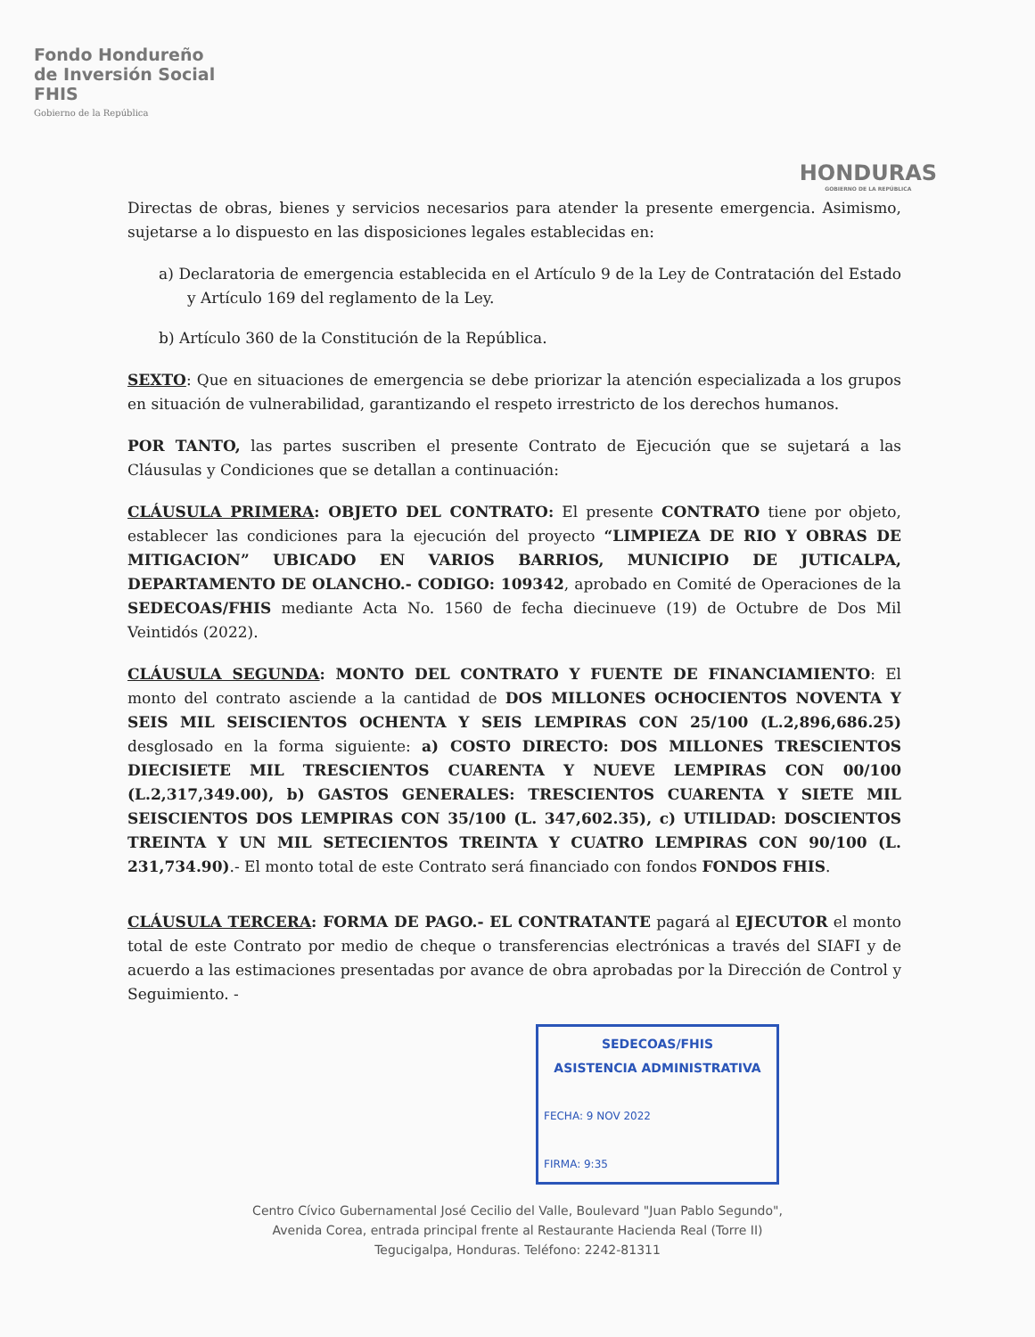Fondo Hondureño
de Inversión Social
FHIS
Gobierno de la República
HONDURAS
GOBIERNO DE LA REPÚBLICA
Directas de obras, bienes y servicios necesarios para atender la presente emergencia. Asimismo, sujetarse a lo dispuesto en las disposiciones legales establecidas en:
a) Declaratoria de emergencia establecida en el Artículo 9 de la Ley de Contratación del Estado y Artículo 169 del reglamento de la Ley.
b) Artículo 360 de la Constitución de la República.
SEXTO: Que en situaciones de emergencia se debe priorizar la atención especializada a los grupos en situación de vulnerabilidad, garantizando el respeto irrestricto de los derechos humanos.
POR TANTO, las partes suscriben el presente Contrato de Ejecución que se sujetará a las Cláusulas y Condiciones que se detallan a continuación:
CLÁUSULA PRIMERA: OBJETO DEL CONTRATO: El presente CONTRATO tiene por objeto, establecer las condiciones para la ejecución del proyecto “LIMPIEZA DE RIO Y OBRAS DE MITIGACION” UBICADO EN VARIOS BARRIOS, MUNICIPIO DE JUTICALPA, DEPARTAMENTO DE OLANCHO.- CODIGO: 109342, aprobado en Comité de Operaciones de la SEDECOAS/FHIS mediante Acta No. 1560 de fecha diecinueve (19) de Octubre de Dos Mil Veintidós (2022).
CLÁUSULA SEGUNDA: MONTO DEL CONTRATO Y FUENTE DE FINANCIAMIENTO: El monto del contrato asciende a la cantidad de DOS MILLONES OCHOCIENTOS NOVENTA Y SEIS MIL SEISCIENTOS OCHENTA Y SEIS LEMPIRAS CON 25/100 (L.2,896,686.25) desglosado en la forma siguiente: a) COSTO DIRECTO: DOS MILLONES TRESCIENTOS DIECISIETE MIL TRESCIENTOS CUARENTA Y NUEVE LEMPIRAS CON 00/100 (L.2,317,349.00), b) GASTOS GENERALES: TRESCIENTOS CUARENTA Y SIETE MIL SEISCIENTOS DOS LEMPIRAS CON 35/100 (L. 347,602.35), c) UTILIDAD: DOSCIENTOS TREINTA Y UN MIL SETECIENTOS TREINTA Y CUATRO LEMPIRAS CON 90/100 (L. 231,734.90).- El monto total de este Contrato será financiado con fondos FONDOS FHIS.
CLÁUSULA TERCERA: FORMA DE PAGO.- EL CONTRATANTE pagará al EJECUTOR el monto total de este Contrato por medio de cheque o transferencias electrónicas a través del SIAFI y de acuerdo a las estimaciones presentadas por avance de obra aprobadas por la Dirección de Control y Seguimiento. -
SEDECOAS/FHIS
ASISTENCIA ADMINISTRATIVA
FECHA: 9 NOV 2022
FIRMA: 9:35
Centro Cívico Gubernamental José Cecilio del Valle, Boulevard "Juan Pablo Segundo",
Avenida Corea, entrada principal frente al Restaurante Hacienda Real (Torre II)
Tegucigalpa, Honduras. Teléfono: 2242-81311